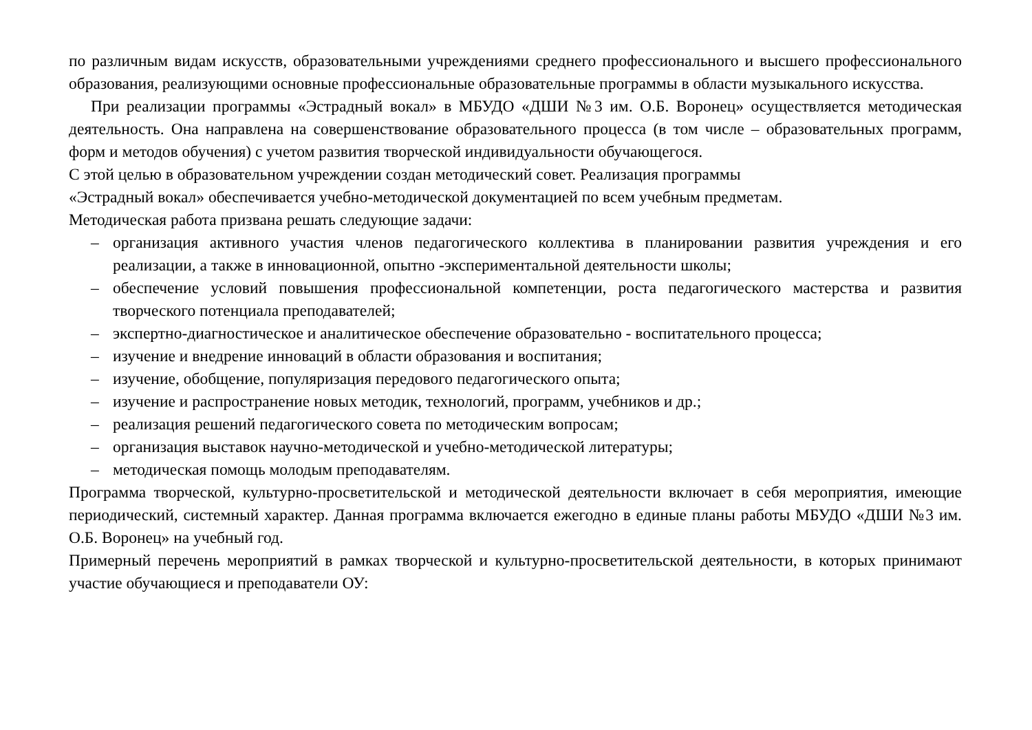по различным видам искусств, образовательными учреждениями среднего профессионального и высшего профессионального образования, реализующими основные профессиональные образовательные программы в области музыкального искусства.
При реализации программы «Эстрадный вокал» в МБУДО «ДШИ №3 им. О.Б. Воронец» осуществляется методическая деятельность. Она направлена на совершенствование образовательного процесса (в том числе – образовательных программ, форм и методов обучения) с учетом развития творческой индивидуальности обучающегося.
С этой целью в образовательном учреждении создан методический совет. Реализация программы
«Эстрадный вокал» обеспечивается учебно-методической документацией по всем учебным предметам.
Методическая работа призвана решать следующие задачи:
– организация активного участия членов педагогического коллектива в планировании развития учреждения и его реализации, а также в инновационной, опытно -экспериментальной деятельности школы;
– обеспечение условий повышения профессиональной компетенции, роста педагогического мастерства и развития творческого потенциала преподавателей;
– экспертно-диагностическое и аналитическое обеспечение образовательно - воспитательного процесса;
– изучение и внедрение инноваций в области образования и воспитания;
– изучение, обобщение, популяризация передового педагогического опыта;
– изучение и распространение новых методик, технологий, программ, учебников и др.;
– реализация решений педагогического совета по методическим вопросам;
– организация выставок научно-методической и учебно-методической литературы;
– методическая помощь молодым преподавателям.
Программа творческой, культурно-просветительской и методической деятельности включает в себя мероприятия, имеющие периодический, системный характер. Данная программа включается ежегодно в единые планы работы МБУДО «ДШИ №3 им. О.Б. Воронец» на учебный год.
Примерный перечень мероприятий в рамках творческой и культурно-просветительской деятельности, в которых принимают участие обучающиеся и преподаватели ОУ: